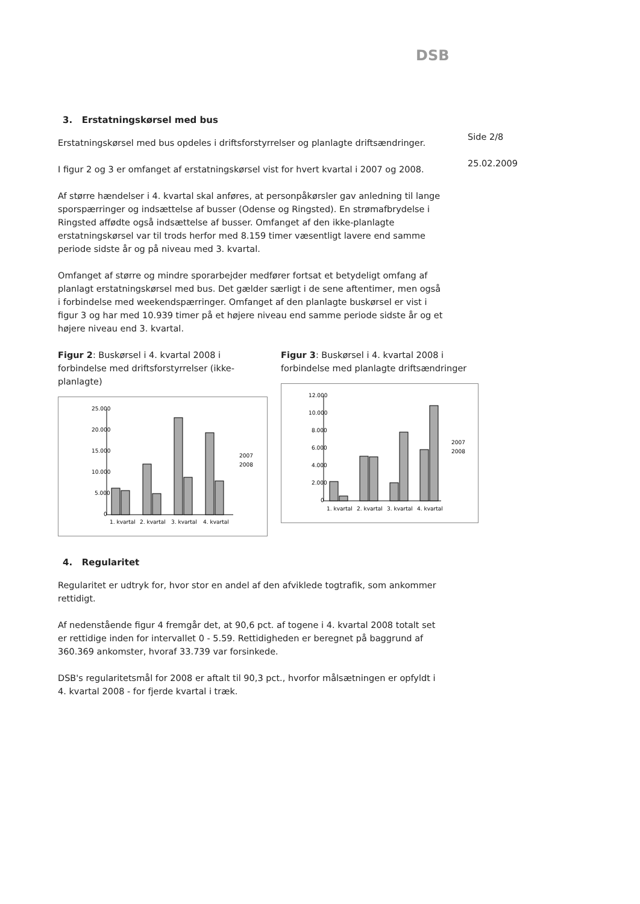DSB
Side 2/8
25.02.2009
3. Erstatningskørsel med bus
Erstatningskørsel med bus opdeles i driftsforstyrrelser og planlagte driftsændringer.
I figur 2 og 3 er omfanget af erstatningskørsel vist for hvert kvartal i 2007 og 2008.
Af større hændelser i 4. kvartal skal anføres, at personpåkørsler gav anledning til lange sporspærringer og indsættelse af busser (Odense og Ringsted). En strømafbrydelse i Ringsted affødte også indsættelse af busser. Omfanget af den ikke-planlagte erstatningskørsel var til trods herfor med 8.159 timer væsentligt lavere end samme periode sidste år og på niveau med 3. kvartal.
Omfanget af større og mindre sporarbejder medfører fortsat et betydeligt omfang af planlagt erstatningskørsel med bus. Det gælder særligt i de sene aftentimer, men også i forbindelse med weekendspærringer. Omfanget af den planlagte buskørsel er vist i figur 3 og har med 10.939 timer på et højere niveau end samme periode sidste år og et højere niveau end 3. kvartal.
Figur 2: Buskørsel i 4. kvartal 2008 i forbindelse med driftsforstyrrelser (ikke-planlagte)
25.000
20.000
15.000
10.000
5.000
0
1. kvartal
2. kvartal
3. kvartal
4. kvartal
2007
2008
Figur 3: Buskørsel i 4. kvartal 2008 i forbindelse med planlagte driftsændringer
12.000
10.000
8.000
6.000
4.000
2.000
0
1. kvartal
2. kvartal
3. kvartal
4. kvartal
2007
2008
4. Regularitet
Regularitet er udtryk for, hvor stor en andel af den afviklede togtrafik, som ankommer rettidigt.
Af nedenstående figur 4 fremgår det, at 90,6 pct. af togene i 4. kvartal 2008 totalt set er rettidige inden for intervallet 0 - 5.59. Rettidigheden er beregnet på baggrund af 360.369 ankomster, hvoraf 33.739 var forsinkede.
DSB's regularitetsmål for 2008 er aftalt til 90,3 pct., hvorfor målsætningen er opfyldt i 4. kvartal 2008 - for fjerde kvartal i træk.